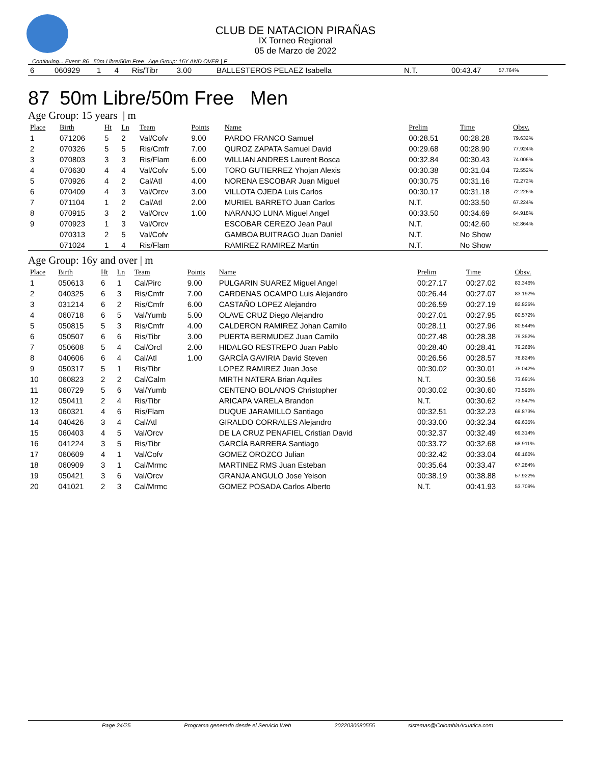CLUB DE NATACION PIRAÑAS
IX Torneo Regional
05 de Marzo de 2022
Continuing... Event: 86 50m Libre/50m Free Age Group: 16Y AND OVER | F
| 6 | 060929 | 1 | 4 | Ris/Tibr | 3.00 | BALLESTEROS PELAEZ Isabella | N.T. | 00:43.47 | 57.764% |
87 50m Libre/50m Free Men
Age Group: 15 years | m
| Place | Birth | Ht | Ln | Team | Points | Name | Prelim | Time | Obsv. |
| --- | --- | --- | --- | --- | --- | --- | --- | --- | --- |
| 1 | 071206 | 5 | 2 | Val/Cofv | 9.00 | PARDO FRANCO Samuel | 00:28.51 | 00:28.28 | 79.632% |
| 2 | 070326 | 5 | 5 | Ris/Cmfr | 7.00 | QUROZ ZAPATA Samuel David | 00:29.68 | 00:28.90 | 77.924% |
| 3 | 070803 | 3 | 3 | Ris/Flam | 6.00 | WILLIAN ANDRES Laurent Bosca | 00:32.84 | 00:30.43 | 74.006% |
| 4 | 070630 | 4 | 4 | Val/Cofv | 5.00 | TORO GUTIERREZ Yhojan Alexis | 00:30.38 | 00:31.04 | 72.552% |
| 5 | 070926 | 4 | 2 | Cal/Atl | 4.00 | NORENA ESCOBAR Juan Miguel | 00:30.75 | 00:31.16 | 72.272% |
| 6 | 070409 | 4 | 3 | Val/Orcv | 3.00 | VILLOTA OJEDA Luis Carlos | 00:30.17 | 00:31.18 | 72.226% |
| 7 | 071104 | 1 | 2 | Cal/Atl | 2.00 | MURIEL BARRETO Juan Carlos | N.T. | 00:33.50 | 67.224% |
| 8 | 070915 | 3 | 2 | Val/Orcv | 1.00 | NARANJO LUNA Miguel Angel | 00:33.50 | 00:34.69 | 64.918% |
| 9 | 070923 | 1 | 3 | Val/Orcv | | ESCOBAR CEREZO Jean Paul | N.T. | 00:42.60 | 52.864% |
| | 070313 | 2 | 5 | Val/Cofv | | GAMBOA BUITRAGO Juan Daniel | N.T. | No Show | |
| | 071024 | 1 | 4 | Ris/Flam | | RAMIREZ RAMIREZ Martin | N.T. | No Show | |
Age Group: 16y and over | m
| Place | Birth | Ht | Ln | Team | Points | Name | Prelim | Time | Obsv. |
| --- | --- | --- | --- | --- | --- | --- | --- | --- | --- |
| 1 | 050613 | 6 | 1 | Cal/Pirc | 9.00 | PULGARIN SUAREZ Miguel Angel | 00:27.17 | 00:27.02 | 83.346% |
| 2 | 040325 | 6 | 3 | Ris/Cmfr | 7.00 | CARDENAS OCAMPO Luis Alejandro | 00:26.44 | 00:27.07 | 83.192% |
| 3 | 031214 | 6 | 2 | Ris/Cmfr | 6.00 | CASTAÑO LOPEZ Alejandro | 00:26.59 | 00:27.19 | 82.825% |
| 4 | 060718 | 6 | 5 | Val/Yumb | 5.00 | OLAVE CRUZ Diego Alejandro | 00:27.01 | 00:27.95 | 80.572% |
| 5 | 050815 | 5 | 3 | Ris/Cmfr | 4.00 | CALDERON RAMIREZ Johan Camilo | 00:28.11 | 00:27.96 | 80.544% |
| 6 | 050507 | 6 | 6 | Ris/Tibr | 3.00 | PUERTA BERMUDEZ Juan Camilo | 00:27.48 | 00:28.38 | 79.352% |
| 7 | 050608 | 5 | 4 | Cal/Orcl | 2.00 | HIDALGO RESTREPO Juan Pablo | 00:28.40 | 00:28.41 | 79.268% |
| 8 | 040606 | 6 | 4 | Cal/Atl | 1.00 | GARCÍA GAVIRIA David Steven | 00:26.56 | 00:28.57 | 78.824% |
| 9 | 050317 | 5 | 1 | Ris/Tibr | | LOPEZ RAMIREZ Juan Jose | 00:30.02 | 00:30.01 | 75.042% |
| 10 | 060823 | 2 | 2 | Cal/Calm | | MIRTH NATERA Brian Aquiles | N.T. | 00:30.56 | 73.691% |
| 11 | 060729 | 5 | 6 | Val/Yumb | | CENTENO BOLANOS Christopher | 00:30.02 | 00:30.60 | 73.595% |
| 12 | 050411 | 2 | 4 | Ris/Tibr | | ARICAPA VARELA Brandon | N.T. | 00:30.62 | 73.547% |
| 13 | 060321 | 4 | 6 | Ris/Flam | | DUQUE JARAMILLO Santiago | 00:32.51 | 00:32.23 | 69.873% |
| 14 | 040426 | 3 | 4 | Cal/Atl | | GIRALDO CORRALES Alejandro | 00:33.00 | 00:32.34 | 69.635% |
| 15 | 060403 | 4 | 5 | Val/Orcv | | DE LA CRUZ PENAFIEL Cristian David | 00:32.37 | 00:32.49 | 69.314% |
| 16 | 041224 | 3 | 5 | Ris/Tibr | | GARCÍA BARRERA Santiago | 00:33.72 | 00:32.68 | 68.911% |
| 17 | 060609 | 4 | 1 | Val/Cofv | | GOMEZ OROZCO Julian | 00:32.42 | 00:33.04 | 68.160% |
| 18 | 060909 | 3 | 1 | Cal/Mrmc | | MARTINEZ RMS Juan Esteban | 00:35.64 | 00:33.47 | 67.284% |
| 19 | 050421 | 3 | 6 | Val/Orcv | | GRANJA ANGULO Jose Yeison | 00:38.19 | 00:38.88 | 57.922% |
| 20 | 041021 | 2 | 3 | Cal/Mrmc | | GOMEZ POSADA Carlos Alberto | N.T. | 00:41.93 | 53.709% |
Page 24/25 Programa generado desde el Servicio Web 2022030680555 sistemas@ColombiaAcuatica.com